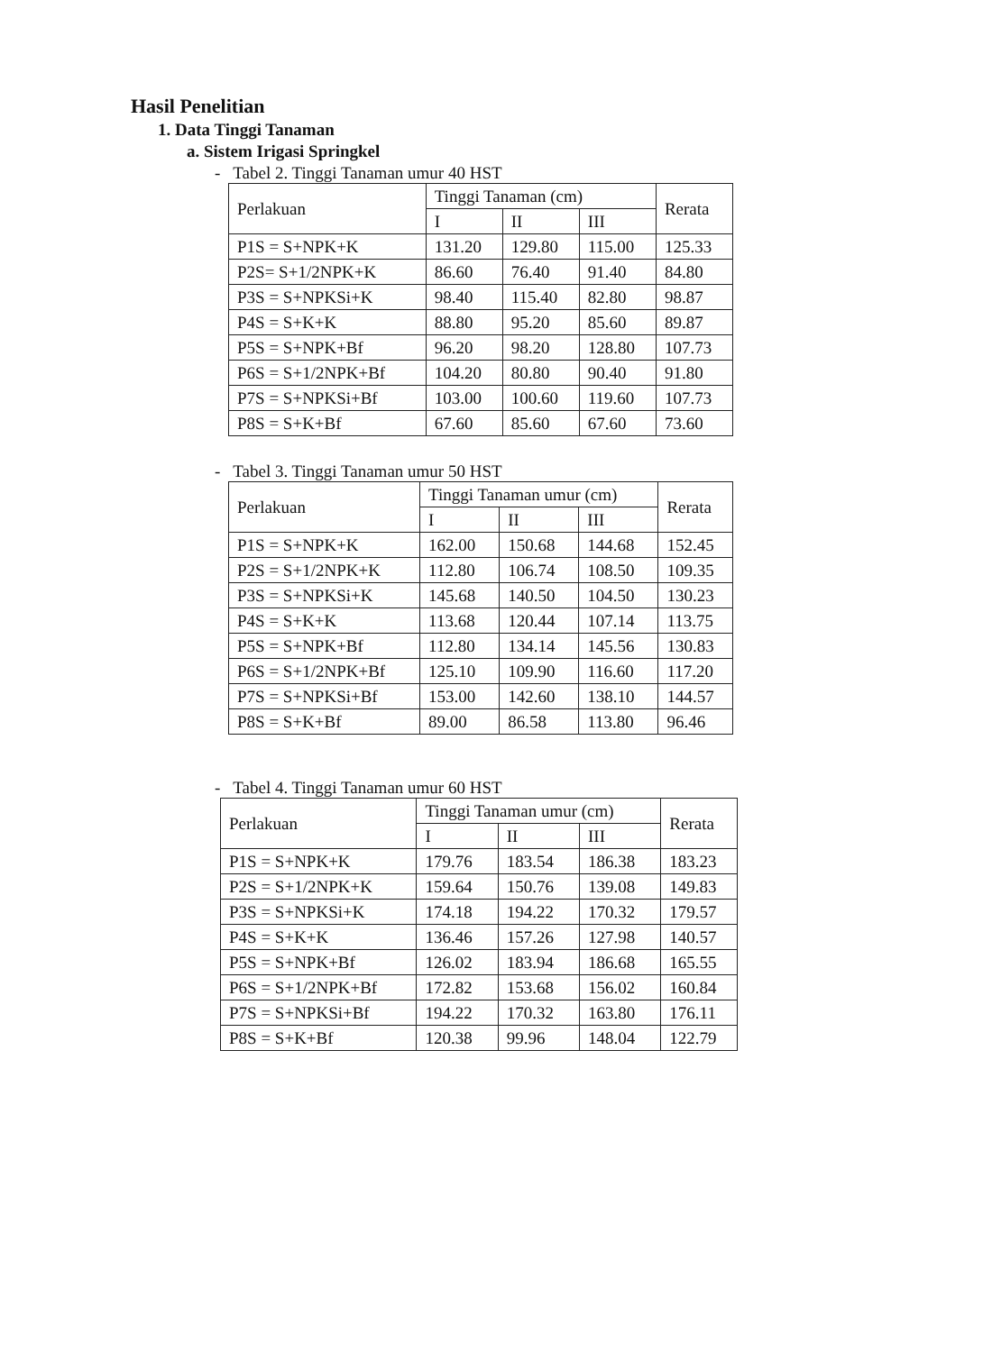Hasil Penelitian
1. Data Tinggi Tanaman
a. Sistem Irigasi Springkel
- Tabel 2. Tinggi Tanaman umur 40 HST
| Perlakuan | Tinggi Tanaman (cm) | | | Rerata |
| --- | --- | --- | --- | --- |
| | I | II | III | |
| P1S = S+NPK+K | 131.20 | 129.80 | 115.00 | 125.33 |
| P2S= S+1/2NPK+K | 86.60 | 76.40 | 91.40 | 84.80 |
| P3S = S+NPKSi+K | 98.40 | 115.40 | 82.80 | 98.87 |
| P4S = S+K+K | 88.80 | 95.20 | 85.60 | 89.87 |
| P5S = S+NPK+Bf | 96.20 | 98.20 | 128.80 | 107.73 |
| P6S = S+1/2NPK+Bf | 104.20 | 80.80 | 90.40 | 91.80 |
| P7S = S+NPKSi+Bf | 103.00 | 100.60 | 119.60 | 107.73 |
| P8S = S+K+Bf | 67.60 | 85.60 | 67.60 | 73.60 |
- Tabel 3. Tinggi Tanaman umur 50 HST
| Perlakuan | Tinggi Tanaman umur (cm) | | | Rerata |
| --- | --- | --- | --- | --- |
| | I | II | III | |
| P1S = S+NPK+K | 162.00 | 150.68 | 144.68 | 152.45 |
| P2S = S+1/2NPK+K | 112.80 | 106.74 | 108.50 | 109.35 |
| P3S = S+NPKSi+K | 145.68 | 140.50 | 104.50 | 130.23 |
| P4S = S+K+K | 113.68 | 120.44 | 107.14 | 113.75 |
| P5S = S+NPK+Bf | 112.80 | 134.14 | 145.56 | 130.83 |
| P6S = S+1/2NPK+Bf | 125.10 | 109.90 | 116.60 | 117.20 |
| P7S = S+NPKSi+Bf | 153.00 | 142.60 | 138.10 | 144.57 |
| P8S = S+K+Bf | 89.00 | 86.58 | 113.80 | 96.46 |
- Tabel 4. Tinggi Tanaman umur 60 HST
| Perlakuan | Tinggi Tanaman umur (cm) | | | Rerata |
| --- | --- | --- | --- | --- |
| | I | II | III | |
| P1S = S+NPK+K | 179.76 | 183.54 | 186.38 | 183.23 |
| P2S = S+1/2NPK+K | 159.64 | 150.76 | 139.08 | 149.83 |
| P3S = S+NPKSi+K | 174.18 | 194.22 | 170.32 | 179.57 |
| P4S = S+K+K | 136.46 | 157.26 | 127.98 | 140.57 |
| P5S = S+NPK+Bf | 126.02 | 183.94 | 186.68 | 165.55 |
| P6S = S+1/2NPK+Bf | 172.82 | 153.68 | 156.02 | 160.84 |
| P7S = S+NPKSi+Bf | 194.22 | 170.32 | 163.80 | 176.11 |
| P8S = S+K+Bf | 120.38 | 99.96 | 148.04 | 122.79 |